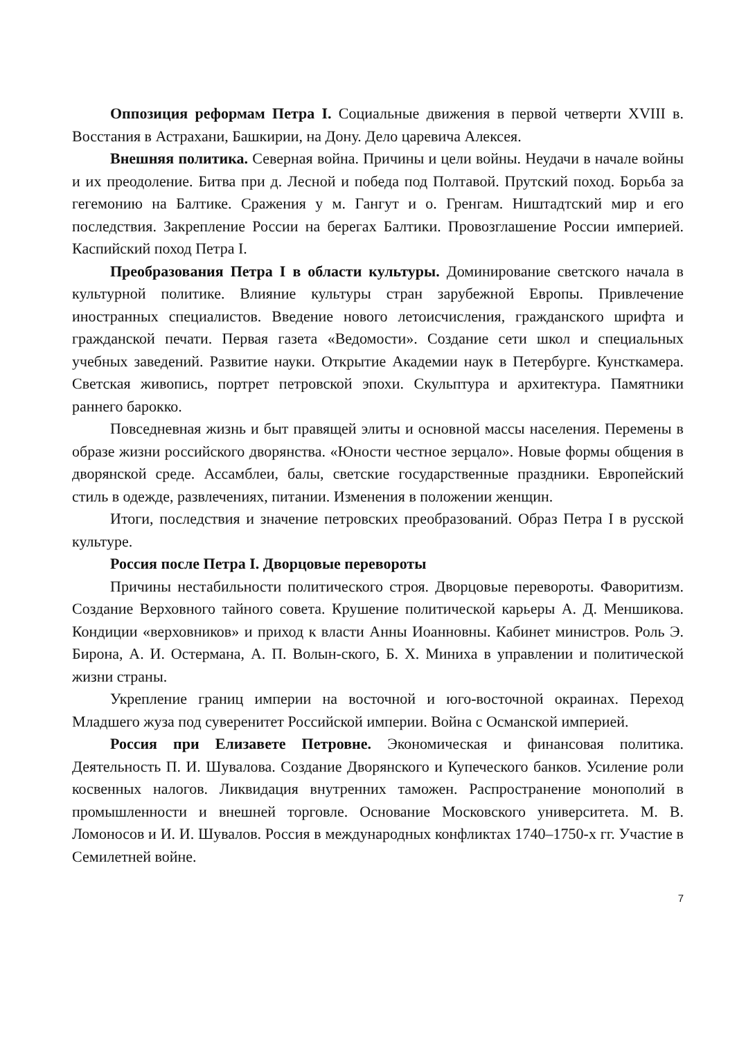Оппозиция реформам Петра I. Социальные движения в первой четверти XVIII в. Восстания в Астрахани, Башкирии, на Дону. Дело царевича Алексея.
Внешняя политика. Северная война. Причины и цели войны. Неудачи в начале войны и их преодоление. Битва при д. Лесной и победа под Полтавой. Прутский поход. Борьба за гегемонию на Балтике. Сражения у м. Гангут и о. Гренгам. Ништадтский мир и его последствия. Закрепление России на берегах Балтики. Провозглашение России империей. Каспийский поход Петра I.
Преобразования Петра I в области культуры. Доминирование светского начала в культурной политике. Влияние культуры стран зарубежной Европы. Привлечение иностранных специалистов. Введение нового летоисчисления, гражданского шрифта и гражданской печати. Первая газета «Ведомости». Создание сети школ и специальных учебных заведений. Развитие науки. Открытие Академии наук в Петербурге. Кунсткамера. Светская живопись, портрет петровской эпохи. Скульптура и архитектура. Памятники раннего барокко.
Повседневная жизнь и быт правящей элиты и основной массы населения. Перемены в образе жизни российского дворянства. «Юности честное зерцало». Новые формы общения в дворянской среде. Ассамблеи, балы, светские государственные праздники. Европейский стиль в одежде, развлечениях, питании. Изменения в положении женщин.
Итоги, последствия и значение петровских преобразований. Образ Петра I в русской культуре.
Россия после Петра I. Дворцовые перевороты
Причины нестабильности политического строя. Дворцовые перевороты. Фаворитизм. Создание Верховного тайного совета. Крушение политической карьеры А. Д. Меншикова. Кондиции «верховников» и приход к власти Анны Иоанновны. Кабинет министров. Роль Э. Бирона, А. И. Остермана, А. П. Волын-ского, Б. Х. Миниха в управлении и политической жизни страны.
Укрепление границ империи на восточной и юго-восточной окраинах. Переход Младшего жуза под суверенитет Российской империи. Война с Османской империей.
Россия при Елизавете Петровне. Экономическая и финансовая политика. Деятельность П. И. Шувалова. Создание Дворянского и Купеческого банков. Усиление роли косвенных налогов. Ликвидация внутренних таможен. Распространение монополий в промышленности и внешней торговле. Основание Московского университета. М. В. Ломоносов и И. И. Шувалов. Россия в международных конфликтах 1740–1750-х гг. Участие в Семилетней войне.
7